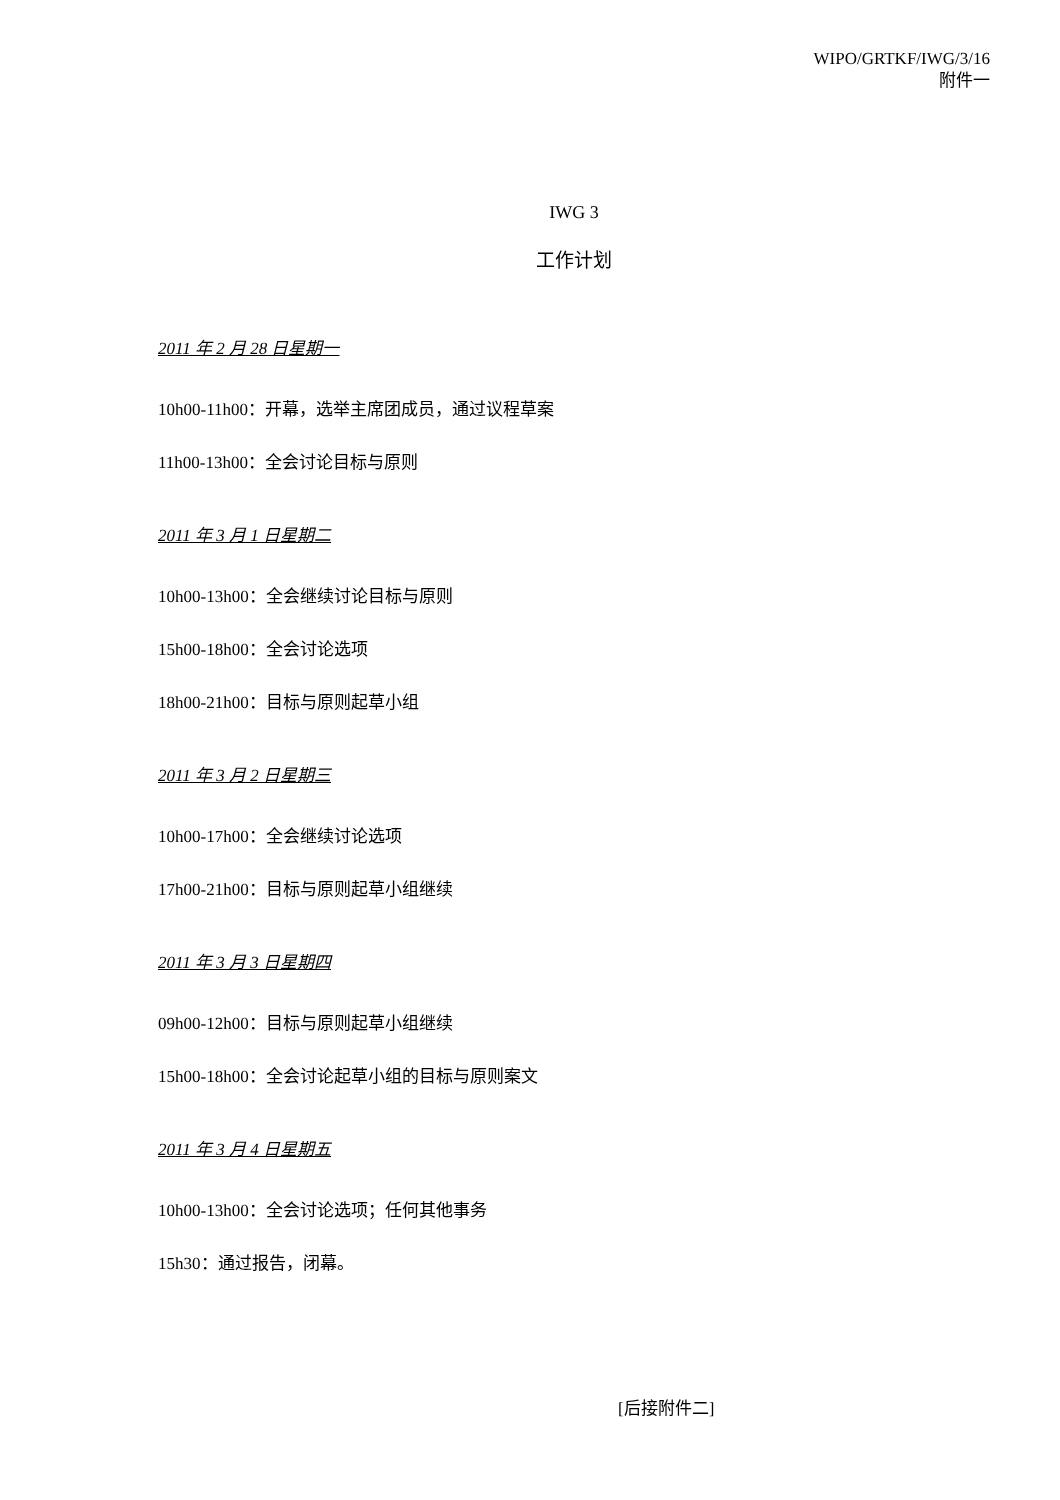WIPO/GRTKF/IWG/3/16
附件一
IWG 3
工作计划
2011 年 2 月 28 日星期一
10h00-11h00：开幕，选举主席团成员，通过议程草案
11h00-13h00：全会讨论目标与原则
2011 年 3 月 1 日星期二
10h00-13h00：全会继续讨论目标与原则
15h00-18h00：全会讨论选项
18h00-21h00：目标与原则起草小组
2011 年 3 月 2 日星期三
10h00-17h00：全会继续讨论选项
17h00-21h00：目标与原则起草小组继续
2011 年 3 月 3 日星期四
09h00-12h00：目标与原则起草小组继续
15h00-18h00：全会讨论起草小组的目标与原则案文
2011 年 3 月 4 日星期五
10h00-13h00：全会讨论选项；任何其他事务
15h30：通过报告，闭幕。
[后接附件二]